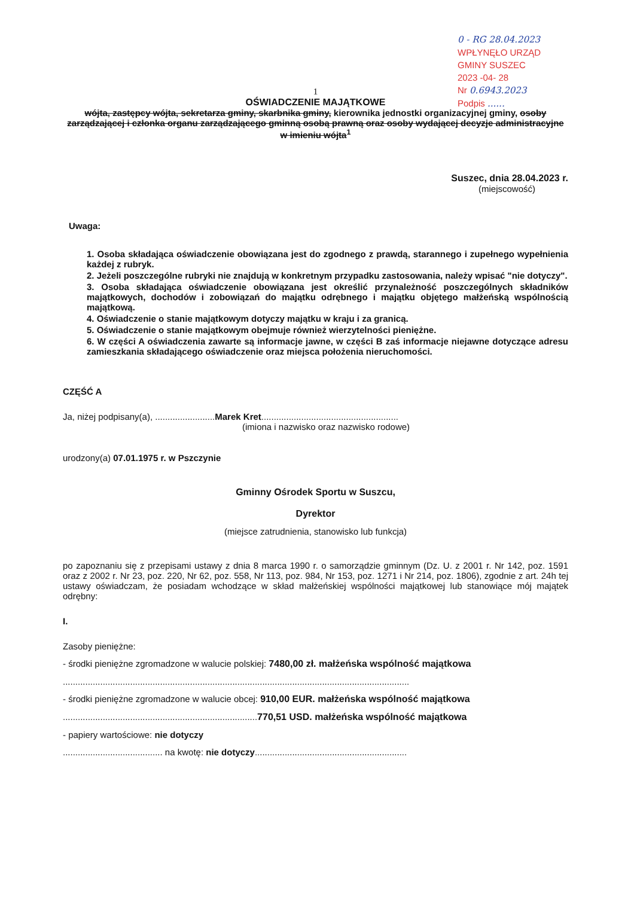0 - RG 28.04.2023 WPŁYNĘŁO URZĄD GMINY SUSZEC
2023 -04- 28
Nr 0.6943.2023
Podpis ......
1
OŚWIADCZENIE MAJĄTKOWE
wójta, zastępcy wójta, sekretarza gminy, skarbnika gminy, kierownika jednostki organizacyjnej gminy, osoby zarządzającej i członka organu zarządzającego gminną osobą prawną oraz osoby wydającej decyzje administracyjne w imieniu wójta<sup>1</sup>
Suszec, dnia 28.04.2023 r.
(miejscowość)
Uwaga:
1. Osoba składająca oświadczenie obowiązana jest do zgodnego z prawdą, starannego i zupełnego wypełnienia każdej z rubryk.
2. Jeżeli poszczególne rubryki nie znajdują w konkretnym przypadku zastosowania, należy wpisać "nie dotyczy".
3. Osoba składająca oświadczenie obowiązana jest określić przynależność poszczególnych składników majątkowych, dochodów i zobowiązań do majątku odrębnego i majątku objętego małżeńską wspólnością majątkową.
4. Oświadczenie o stanie majątkowym dotyczy majątku w kraju i za granicą.
5. Oświadczenie o stanie majątkowym obejmuje również wierzytelności pieniężne.
6. W części A oświadczenia zawarte są informacje jawne, w części B zaś informacje niejawne dotyczące adresu zamieszkania składającego oświadczenie oraz miejsca położenia nieruchomości.
CZĘŚĆ A
Ja, niżej podpisany(a), ........................Marek Kret.......................................................
(imiona i nazwisko oraz nazwisko rodowe)
urodzony(a) 07.01.1975 r. w Pszczynie
Gminny Ośrodek Sportu w Suszcu,
Dyrektor
(miejsce zatrudnienia, stanowisko lub funkcja)
po zapoznaniu się z przepisami ustawy z dnia 8 marca 1990 r. o samorządzie gminnym (Dz. U. z 2001 r. Nr 142, poz. 1591 oraz z 2002 r. Nr 23, poz. 220, Nr 62, poz. 558, Nr 113, poz. 984, Nr 153, poz. 1271 i Nr 214, poz. 1806), zgodnie z art. 24h tej ustawy oświadczam, że posiadam wchodzące w skład małżeńskiej wspólności majątkowej lub stanowiące mój majątek odrębny:
I.
Zasoby pieniężne:
- środki pieniężne zgromadzone w walucie polskiej: 7480,00 zł. małżeńska wspólność majątkowa
...........................................................................................................................................
- środki pieniężne zgromadzone w walucie obcej: 910,00 EUR. małżeńska wspólność majątkowa
..............................................................................770,51 USD. małżeńska wspólność majątkowa
- papiery wartościowe: nie dotyczy
........................................ na kwotę: nie dotyczy.............................................................